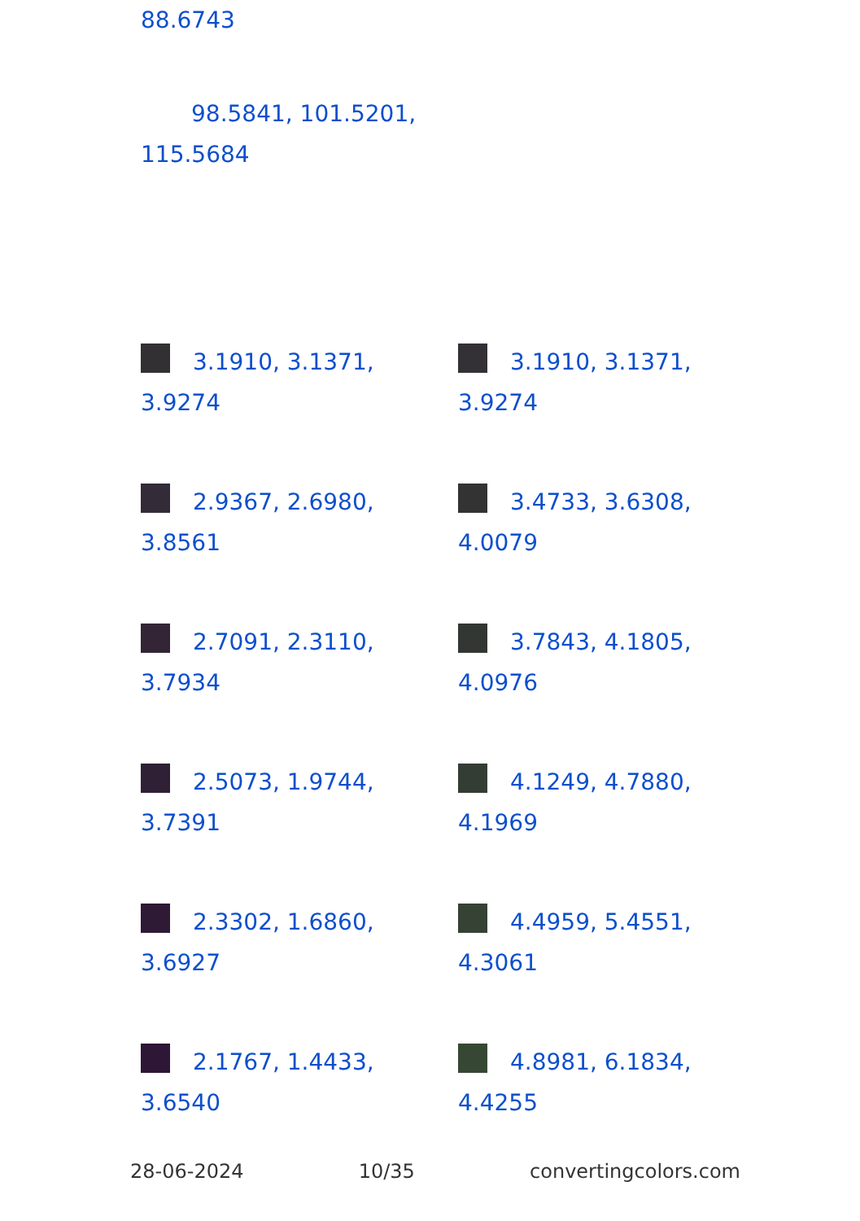88.6743
98.5841, 101.5201, 115.5684
3.1910, 3.1371, 3.9274
3.1910, 3.1371, 3.9274
2.9367, 2.6980, 3.8561
3.4733, 3.6308, 4.0079
2.7091, 2.3110, 3.7934
3.7843, 4.1805, 4.0976
2.5073, 1.9744, 3.7391
4.1249, 4.7880, 4.1969
2.3302, 1.6860, 3.6927
4.4959, 5.4551, 4.3061
2.1767, 1.4433, 3.6540
4.8981, 6.1834, 4.4255
28-06-2024 10/35 convertingcolors.com